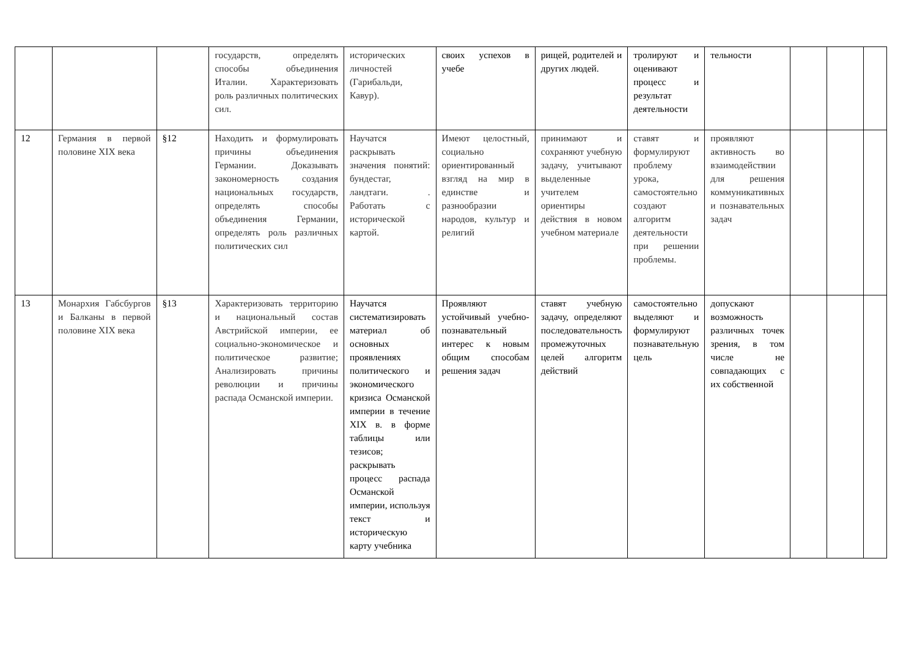| | | | государств, определять способы объединения Италии. Характеризовать роль различных политических сил. | исторических личностей (Гарибальди, Кавур). | своих успехов в учебе | рищей, родителей и других людей. | тролируют и оценивают процесс и результат деятельности | тельности | | | |
| 12 | Германия в первой половине XIX века | §12 | Находить и формулировать причины объединения Германии. Доказывать закономерность создания национальных государств, определять способы объединения Германии, определять роль различных политических сил | Научатся раскрывать значения понятий: бундестаг, ландтаги. . Работать с исторической картой. | Имеют целостный, социально ориентированный взгляд на мир в единстве и разнообразии народов, культур и религий | принимают и сохраняют учебную задачу, учитывают выделенные учителем ориентиры действия в новом учебном материале | ставят и формулируют проблему урока, самостоятельно создают алгоритм деятельности при решении проблемы. | проявляют активность во взаимодействии для решения коммуникативных и познавательных задач | | | |
| 13 | Монархия Габсбургов и Балканы в первой половине XIX века | §13 | Характеризовать территорию и национальный состав Австрийской империи, ее социально-экономическое и политическое развитие; Анализировать причины революции и причины распада Османской империи. | Научатся систематизировать материал об основных проявлениях политического и экономического кризиса Османской империи в течение XIX в. в форме таблицы или тезисов; раскрывать процесс распада Османской империи, используя текст и историческую карту учебника | Проявляют устойчивый учебно-познавательный интерес к новым общим способам решения задач | ставят учебную задачу, определяют последовательность промежуточных целей алгоритм действий | самостоятельно выделяют и формулируют познавательную цель | допускают возможность различных точек зрения, в том числе не совпадающих с их собственной | | | |